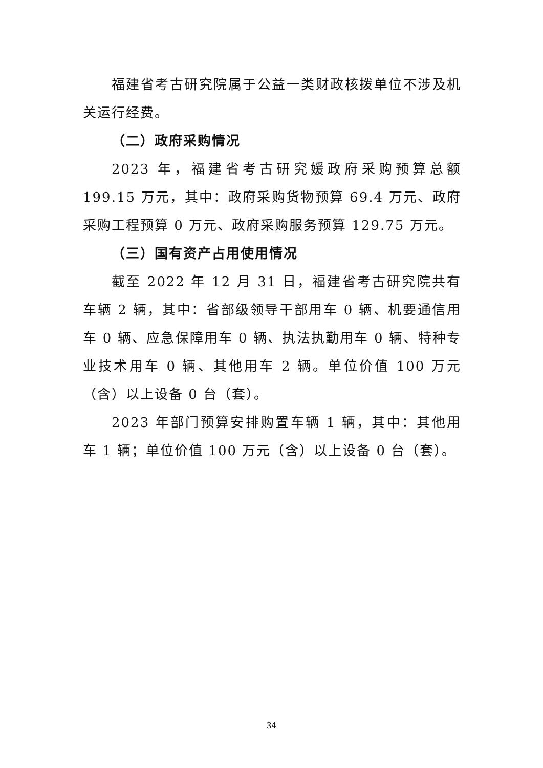福建省考古研究院属于公益一类财政核拨单位不涉及机关运行经费。
（二）政府采购情况
2023 年，福建省考古研究媛政府采购预算总额 199.15 万元，其中：政府采购货物预算 69.4 万元、政府采购工程预算 0 万元、政府采购服务预算 129.75 万元。
（三）国有资产占用使用情况
截至 2022 年 12 月 31 日，福建省考古研究院共有车辆 2 辆，其中：省部级领导干部用车 0 辆、机要通信用车 0 辆、应急保障用车 0 辆、执法执勤用车 0 辆、特种专业技术用车 0 辆、其他用车 2 辆。单位价值 100 万元（含）以上设备 0 台（套）。
2023 年部门预算安排购置车辆 1 辆，其中：其他用车 1 辆；单位价值 100 万元（含）以上设备 0 台（套）。
34